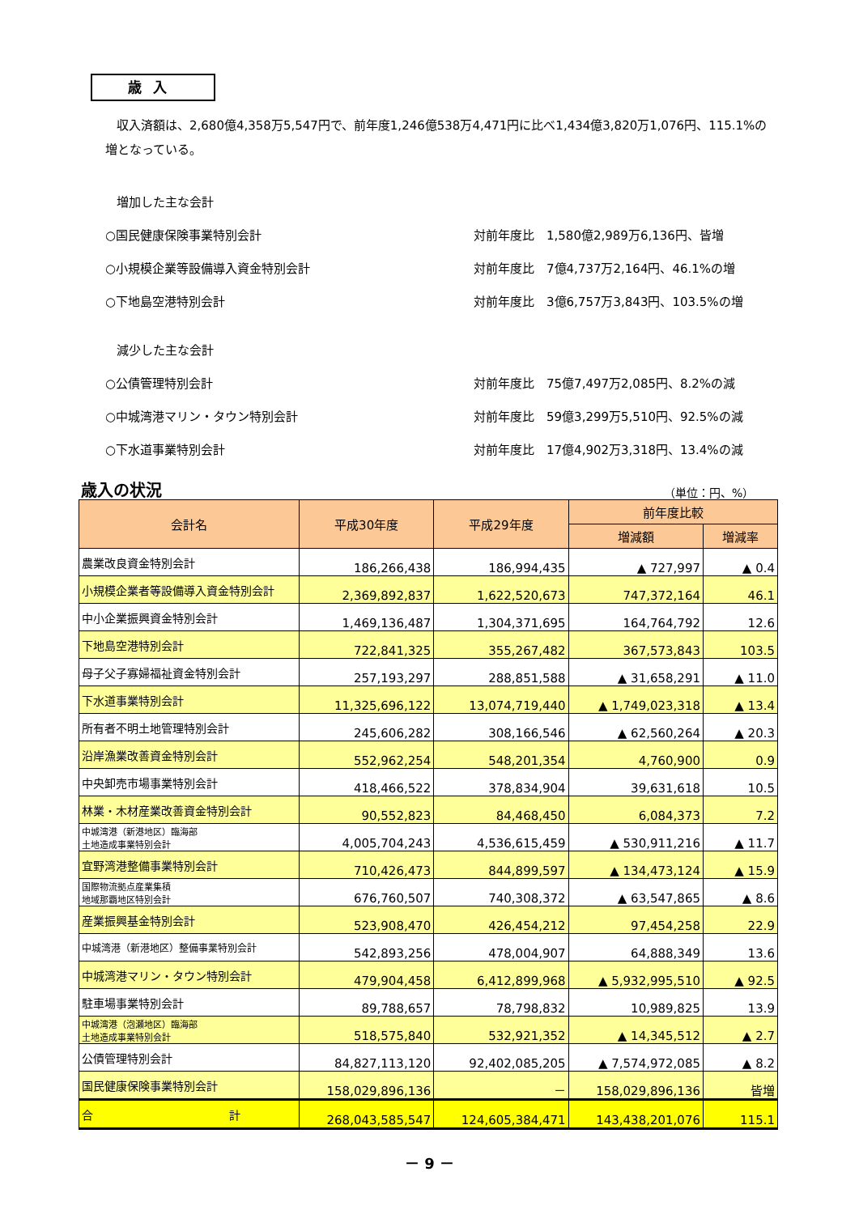歳入
収入済額は、2,680億4,358万5,547円で、前年度1,246億538万4,471円に比べ1,434億3,820万1,076円、115.1%の増となっている。
増加した主な会計
○国民健康保険事業特別会計 対前年度比　1,580億2,989万6,136円、皆増
○小規模企業等設備導入資金特別会計 対前年度比　7億4,737万2,164円、46.1%の増
○下地島空港特別会計 対前年度比　3億6,757万3,843円、103.5%の増
減少した主な会計
○公債管理特別会計 対前年度比　75億7,497万2,085円、8.2%の減
○中城湾港マリン・タウン特別会計 対前年度比　59億3,299万5,510円、92.5%の減
○下水道事業特別会計 対前年度比　17億4,902万3,318円、13.4%の減
歳入の状況 （単位：円、%）
| 会計名 | 平成30年度 | 平成29年度 | 前年度比較 | |
| --- | --- | --- | --- | --- |
| | | | 増減額 | 増減率 |
| 農業改良資金特別会計 | 186,266,438 | 186,994,435 | ▲ 727,997 | ▲ 0.4 |
| 小規模企業者等設備導入資金特別会計 | 2,369,892,837 | 1,622,520,673 | 747,372,164 | 46.1 |
| 中小企業振興資金特別会計 | 1,469,136,487 | 1,304,371,695 | 164,764,792 | 12.6 |
| 下地島空港特別会計 | 722,841,325 | 355,267,482 | 367,573,843 | 103.5 |
| 母子父子寡婦福祉資金特別会計 | 257,193,297 | 288,851,588 | ▲ 31,658,291 | ▲ 11.0 |
| 下水道事業特別会計 | 11,325,696,122 | 13,074,719,440 | ▲ 1,749,023,318 | ▲ 13.4 |
| 所有者不明土地管理特別会計 | 245,606,282 | 308,166,546 | ▲ 62,560,264 | ▲ 20.3 |
| 沿岸漁業改善資金特別会計 | 552,962,254 | 548,201,354 | 4,760,900 | 0.9 |
| 中央卸売市場事業特別会計 | 418,466,522 | 378,834,904 | 39,631,618 | 10.5 |
| 林業・木材産業改善資金特別会計 | 90,552,823 | 84,468,450 | 6,084,373 | 7.2 |
| 中城湾港（新港地区）臨海部 土地造成事業特別会計 | 4,005,704,243 | 4,536,615,459 | ▲ 530,911,216 | ▲ 11.7 |
| 宜野湾港整備事業特別会計 | 710,426,473 | 844,899,597 | ▲ 134,473,124 | ▲ 15.9 |
| 国際物流拠点産業集積 地域那覇地区特別会計 | 676,760,507 | 740,308,372 | ▲ 63,547,865 | ▲ 8.6 |
| 産業振興基金特別会計 | 523,908,470 | 426,454,212 | 97,454,258 | 22.9 |
| 中城湾港（新港地区）整備事業特別会計 | 542,893,256 | 478,004,907 | 64,888,349 | 13.6 |
| 中城湾港マリン・タウン特別会計 | 479,904,458 | 6,412,899,968 | ▲ 5,932,995,510 | ▲ 92.5 |
| 駐車場事業特別会計 | 89,788,657 | 78,798,832 | 10,989,825 | 13.9 |
| 中城湾港（泡瀬地区）臨海部 土地造成事業特別会計 | 518,575,840 | 532,921,352 | ▲ 14,345,512 | ▲ 2.7 |
| 公債管理特別会計 | 84,827,113,120 | 92,402,085,205 | ▲ 7,574,972,085 | ▲ 8.2 |
| 国民健康保険事業特別会計 | 158,029,896,136 | － | 158,029,896,136 | 皆増 |
| 合 計 | 268,043,585,547 | 124,605,384,471 | 143,438,201,076 | 115.1 |
－ 9 －